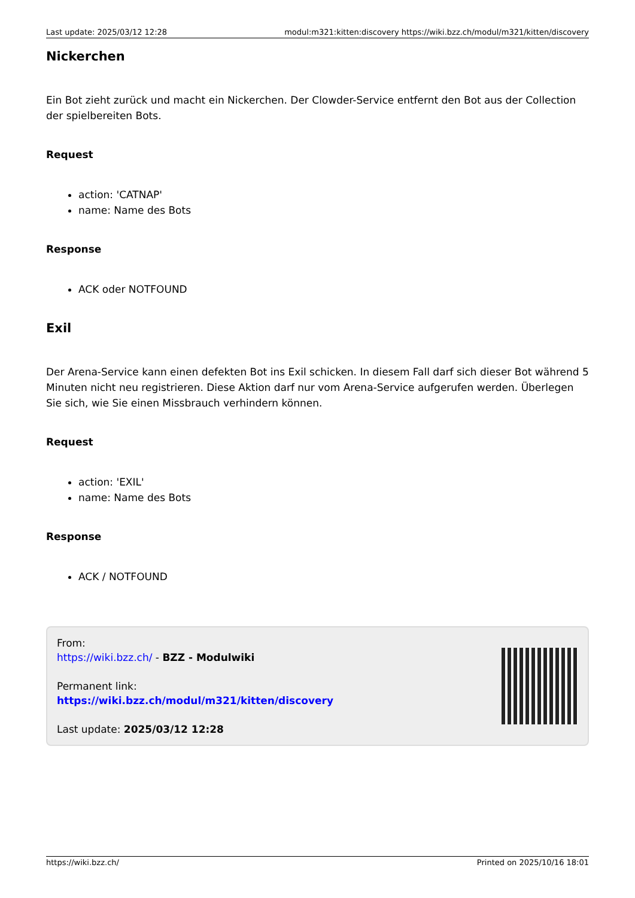Last update: 2025/03/12 12:28 modul:m321:kitten:discovery https://wiki.bzz.ch/modul/m321/kitten/discovery
Nickerchen
Ein Bot zieht zurück und macht ein Nickerchen. Der Clowder-Service entfernt den Bot aus der Collection der spielbereiten Bots.
Request
action: 'CATNAP'
name: Name des Bots
Response
ACK oder NOTFOUND
Exil
Der Arena-Service kann einen defekten Bot ins Exil schicken. In diesem Fall darf sich dieser Bot während 5 Minuten nicht neu registrieren. Diese Aktion darf nur vom Arena-Service aufgerufen werden. Überlegen Sie sich, wie Sie einen Missbrauch verhindern können.
Request
action: 'EXIL'
name: Name des Bots
Response
ACK / NOTFOUND
From:
https://wiki.bzz.ch/ - BZZ - Modulwiki
Permanent link:
https://wiki.bzz.ch/modul/m321/kitten/discovery
Last update: 2025/03/12 12:28
https://wiki.bzz.ch/ Printed on 2025/10/16 18:01